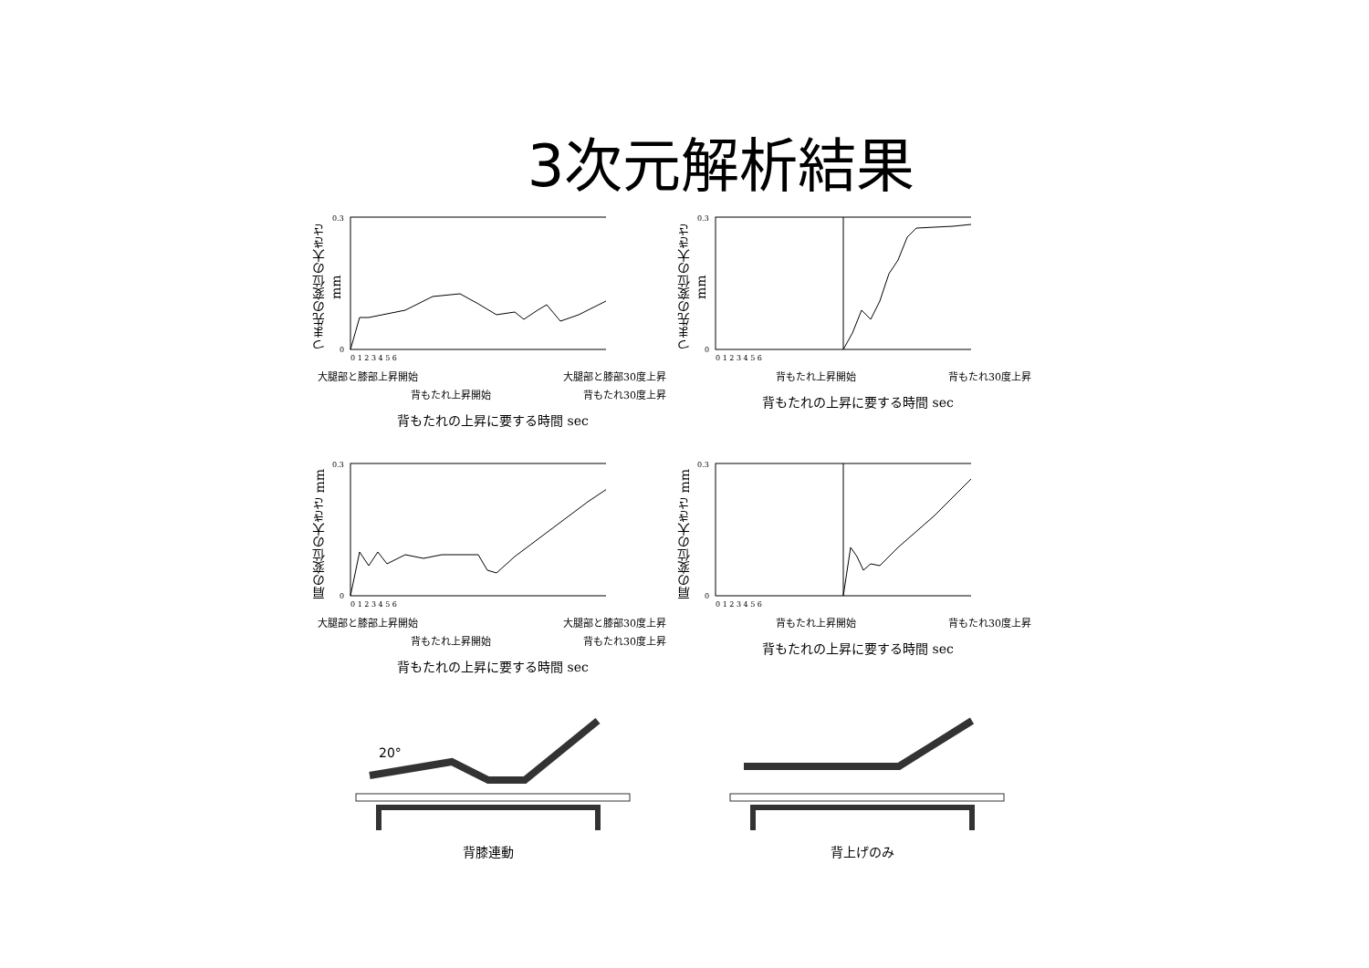3次元解析結果
つま先の変位の大きさ mm
0.3
0
0 1 2 3 4 5 6
大腿部と膝部上昇開始 大腿部と膝部30度上昇
背もたれ上昇開始 背もたれ30度上昇
背もたれの上昇に要する時間 sec
つま先の変位の大きさ mm
0.3
0
0 1 2 3 4 5 6
背もたれ上昇開始 背もたれ30度上昇
背もたれの上昇に要する時間 sec
肩の変位の大きさ mm
0.3
0
0 1 2 3 4 5 6
大腿部と膝部上昇開始 大腿部と膝部30度上昇
背もたれ上昇開始 背もたれ30度上昇
背もたれの上昇に要する時間 sec
肩の変位の大きさ mm
0.3
0
0 1 2 3 4 5 6
背もたれ上昇開始 背もたれ30度上昇
背もたれの上昇に要する時間 sec
20°
背膝連動
背上げのみ